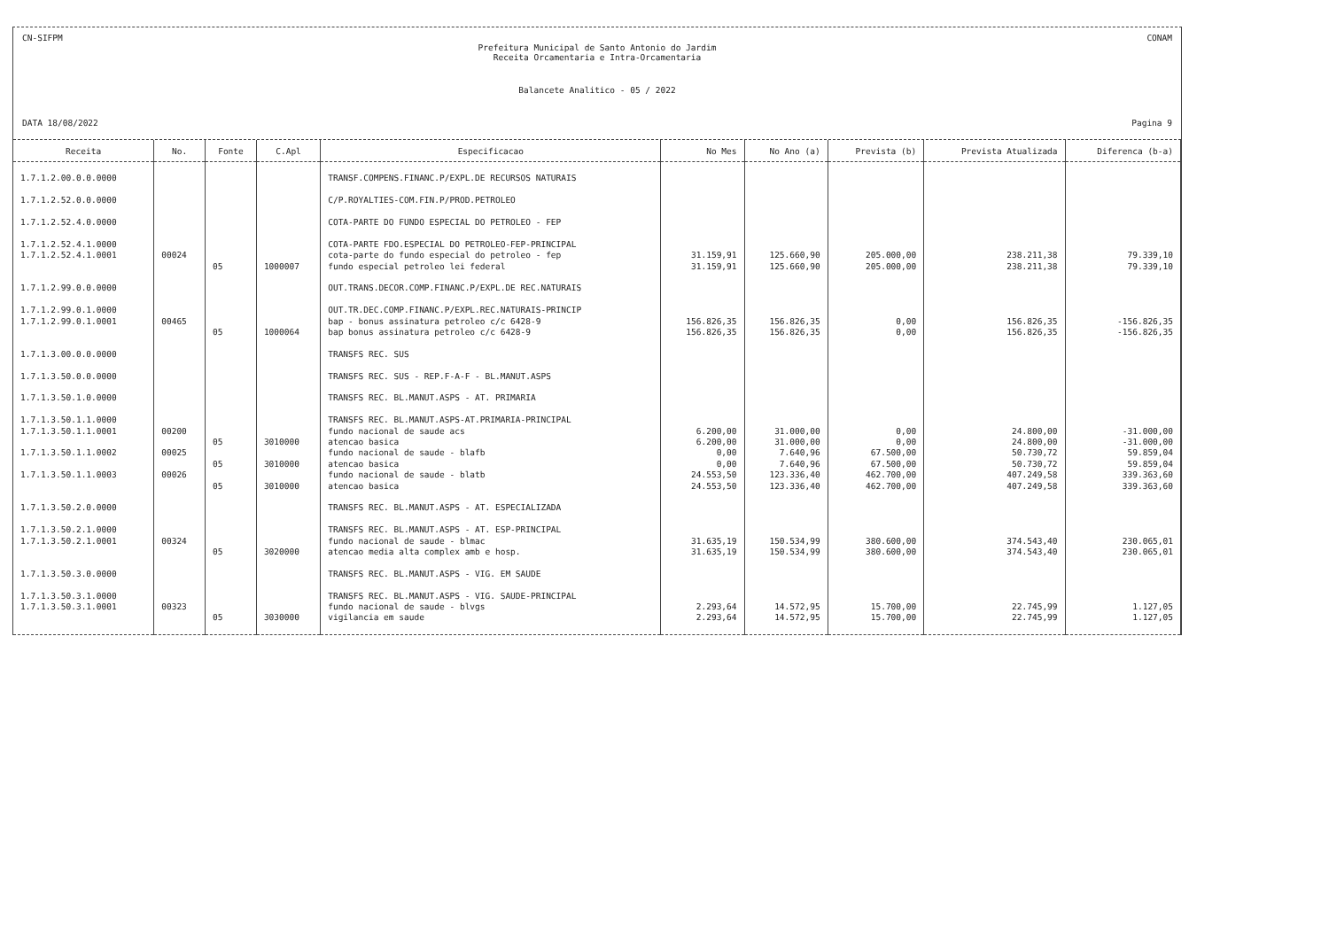CN-SIFPM CONAM
Prefeitura Municipal de Santo Antonio do Jardim
Receita Orcamentaria e Intra-Orcamentaria
Balancete Analitico - 05 / 2022
DATA 18/08/2022 Pagina 9
| Receita | No. | Fonte | C.Apl | Especificacao | No Mes | No Ano (a) | Prevista (b) | Prevista Atualizada | Diferenca (b-a) |
| --- | --- | --- | --- | --- | --- | --- | --- | --- | --- |
| 1.7.1.2.00.0.0.0000 | | | | TRANSF.COMPENS.FINANC.P/EXPL.DE RECURSOS NATURAIS | | | | | |
| 1.7.1.2.52.0.0.0000 | | | | C/P.ROYALTIES-COM.FIN.P/PROD.PETROLEO | | | | | |
| 1.7.1.2.52.4.0.0000 | | | | COTA-PARTE DO FUNDO ESPECIAL DO PETROLEO - FEP | | | | | |
| 1.7.1.2.52.4.1.0000 | | | | COTA-PARTE FDO.ESPECIAL DO PETROLEO-FEP-PRINCIPAL | | | | | |
| 1.7.1.2.52.4.1.0001 | 00024 | | | cota-parte do fundo especial do petroleo - fep | 31.159,91 | 125.660,90 | 205.000,00 | 238.211,38 | 79.339,10 |
| | | 05 | 1000007 | fundo especial petroleo lei federal | 31.159,91 | 125.660,90 | 205.000,00 | 238.211,38 | 79.339,10 |
| 1.7.1.2.99.0.0.0000 | | | | OUT.TRANS.DECOR.COMP.FINANC.P/EXPL.DE REC.NATURAIS | | | | | |
| 1.7.1.2.99.0.1.0000 | | | | OUT.TR.DEC.COMP.FINANC.P/EXPL.REC.NATURAIS-PRINCIP | | | | | |
| 1.7.1.2.99.0.1.0001 | 00465 | | | bap - bonus assinatura petroleo c/c 6428-9 | 156.826,35 | 156.826,35 | 0,00 | 156.826,35 | -156.826,35 |
| | | 05 | 1000064 | bap bonus assinatura petroleo c/c 6428-9 | 156.826,35 | 156.826,35 | 0,00 | 156.826,35 | -156.826,35 |
| 1.7.1.3.00.0.0.0000 | | | | TRANSFS REC. SUS | | | | | |
| 1.7.1.3.50.0.0.0000 | | | | TRANSFS REC. SUS - REP.F-A-F - BL.MANUT.ASPS | | | | | |
| 1.7.1.3.50.1.0.0000 | | | | TRANSFS REC. BL.MANUT.ASPS - AT. PRIMARIA | | | | | |
| 1.7.1.3.50.1.1.0000 | | | | TRANSFS REC. BL.MANUT.ASPS-AT.PRIMARIA-PRINCIPAL | | | | | |
| 1.7.1.3.50.1.1.0001 | 00200 | | | fundo nacional de saude acs | 6.200,00 | 31.000,00 | 0,00 | 24.800,00 | -31.000,00 |
| | | 05 | 3010000 | atencao basica | 6.200,00 | 31.000,00 | 0,00 | 24.800,00 | -31.000,00 |
| 1.7.1.3.50.1.1.0002 | 00025 | | | fundo nacional de saude - blafb | 0,00 | 7.640,96 | 67.500,00 | 50.730,72 | 59.859,04 |
| | | 05 | 3010000 | atencao basica | 0,00 | 7.640,96 | 67.500,00 | 50.730,72 | 59.859,04 |
| 1.7.1.3.50.1.1.0003 | 00026 | | | fundo nacional de saude - blatb | 24.553,50 | 123.336,40 | 462.700,00 | 407.249,58 | 339.363,60 |
| | | 05 | 3010000 | atencao basica | 24.553,50 | 123.336,40 | 462.700,00 | 407.249,58 | 339.363,60 |
| 1.7.1.3.50.2.0.0000 | | | | TRANSFS REC. BL.MANUT.ASPS - AT. ESPECIALIZADA | | | | | |
| 1.7.1.3.50.2.1.0000 | | | | TRANSFS REC. BL.MANUT.ASPS - AT. ESP-PRINCIPAL | | | | | |
| 1.7.1.3.50.2.1.0001 | 00324 | | | fundo nacional de saude - blmac | 31.635,19 | 150.534,99 | 380.600,00 | 374.543,40 | 230.065,01 |
| | | 05 | 3020000 | atencao media alta complex amb e hosp. | 31.635,19 | 150.534,99 | 380.600,00 | 374.543,40 | 230.065,01 |
| 1.7.1.3.50.3.0.0000 | | | | TRANSFS REC. BL.MANUT.ASPS - VIG. EM SAUDE | | | | | |
| 1.7.1.3.50.3.1.0000 | | | | TRANSFS REC. BL.MANUT.ASPS - VIG. SAUDE-PRINCIPAL | | | | | |
| 1.7.1.3.50.3.1.0001 | 00323 | | | fundo nacional de saude - blvgs | 2.293,64 | 14.572,95 | 15.700,00 | 22.745,99 | 1.127,05 |
| | | 05 | 3030000 | vigilancia em saude | 2.293,64 | 14.572,95 | 15.700,00 | 22.745,99 | 1.127,05 |